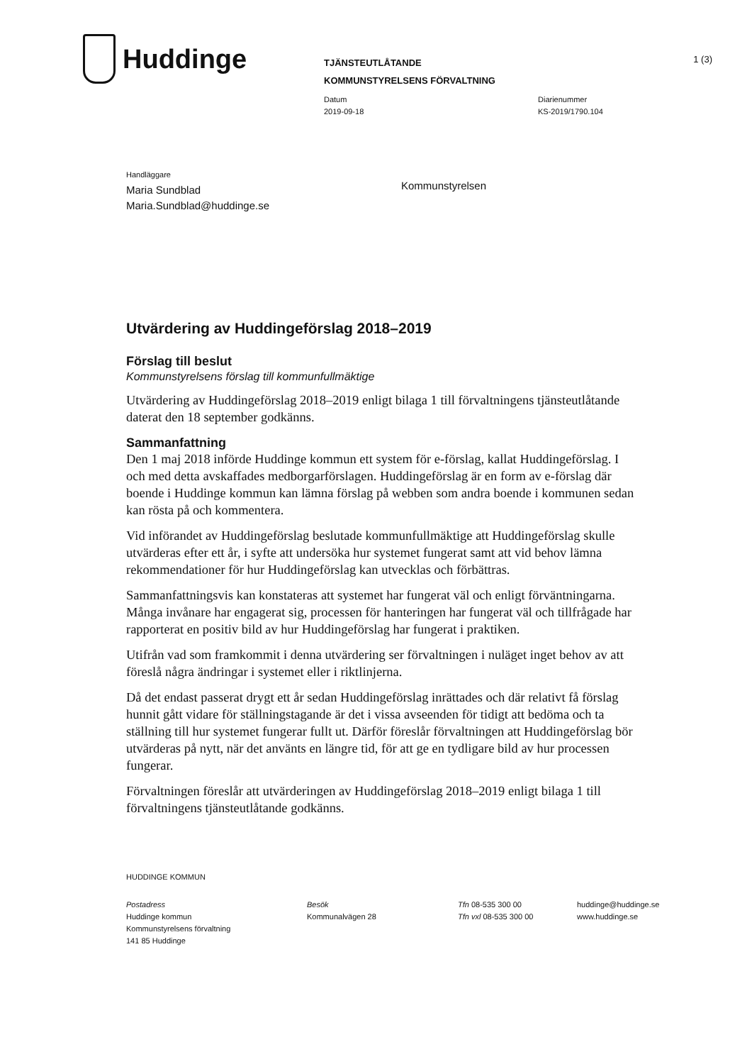Huddinge
TJÄNSTEUTLÅTANDE
KOMMUNSTYRELSENS FÖRVALTNING
1 (3)
Datum
2019-09-18
Diarienummer
KS-2019/1790.104
Handläggare
Maria Sundblad
Maria.Sundblad@huddinge.se
Kommunstyrelsen
Utvärdering av Huddingeförslag 2018–2019
Förslag till beslut
Kommunstyrelsens förslag till kommunfullmäktige
Utvärdering av Huddingeförslag 2018–2019 enligt bilaga 1 till förvaltningens tjänsteutlåtande daterat den 18 september godkänns.
Sammanfattning
Den 1 maj 2018 införde Huddinge kommun ett system för e-förslag, kallat Huddingeförslag. I och med detta avskaffades medborgarförslagen. Huddingeförslag är en form av e-förslag där boende i Huddinge kommun kan lämna förslag på webben som andra boende i kommunen sedan kan rösta på och kommentera.
Vid införandet av Huddingeförslag beslutade kommunfullmäktige att Huddingeförslag skulle utvärderas efter ett år, i syfte att undersöka hur systemet fungerat samt att vid behov lämna rekommendationer för hur Huddingeförslag kan utvecklas och förbättras.
Sammanfattningsvis kan konstateras att systemet har fungerat väl och enligt förväntningarna. Många invånare har engagerat sig, processen för hanteringen har fungerat väl och tillfrågade har rapporterat en positiv bild av hur Huddingeförslag har fungerat i praktiken.
Utifrån vad som framkommit i denna utvärdering ser förvaltningen i nuläget inget behov av att föreslå några ändringar i systemet eller i riktlinjerna.
Då det endast passerat drygt ett år sedan Huddingeförslag inrättades och där relativt få förslag hunnit gått vidare för ställningstagande är det i vissa avseenden för tidigt att bedöma och ta ställning till hur systemet fungerar fullt ut. Därför föreslår förvaltningen att Huddingeförslag bör utvärderas på nytt, när det använts en längre tid, för att ge en tydligare bild av hur processen fungerar.
Förvaltningen föreslår att utvärderingen av Huddingeförslag 2018–2019 enligt bilaga 1 till förvaltningens tjänsteutlåtande godkänns.
HUDDINGE KOMMUN
Postadress
Huddinge kommun
Kommunstyrelsens förvaltning
141 85 Huddinge
Besök
Kommunalvägen 28
Tfn 08-535 300 00
Tfn vxl 08-535 300 00
huddinge@huddinge.se
www.huddinge.se